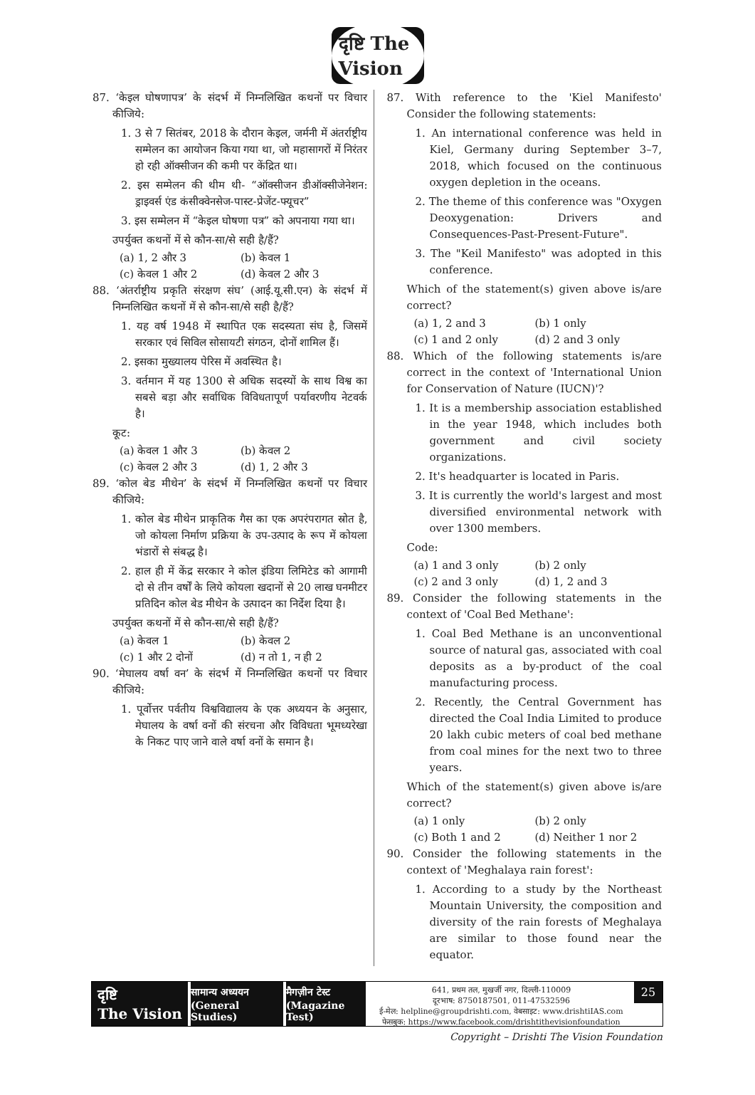दृष्टि The Vision
87. ‘केइल घोषणापत्र’ के संदर्भ में निम्नलिखित कथनों पर विचार कीजिये:
1. 3 से 7 सितंबर, 2018 के दौरान केइल, जर्मनी में अंतर्राष्ट्रीय सम्मेलन का आयोजन किया गया था, जो महासागरों में निरंतर हो रही ऑक्सीजन की कमी पर केंद्रित था।
2. इस सम्मेलन की थीम थी- “ऑक्सीजन डीऑक्सीजेनेशन: ड्राइवर्स एंड कंसीक्वेनसेज-पास्ट-प्रेजेंट-फ्यूचर”
3. इस सम्मेलन में “केइल घोषणा पत्र” को अपनाया गया था।
उपर्युक्त कथनों में से कौन-सा/से सही है/हैं?
(a) 1, 2 और 3 (b) केवल 1
(c) केवल 1 और 2 (d) केवल 2 और 3
88. ‘अंतर्राष्ट्रीय प्रकृति संरक्षण संघ’ (आई.यू.सी.एन) के संदर्भ में निम्नलिखित कथनों में से कौन-सा/से सही है/हैं?
1. यह वर्ष 1948 में स्थापित एक सदस्यता संघ है, जिसमें सरकार एवं सिविल सोसायटी संगठन, दोनों शामिल हैं।
2. इसका मुख्यालय पेरिस में अवस्थित है।
3. वर्तमान में यह 1300 से अधिक सदस्यों के साथ विश्व का सबसे बड़ा और सर्वाधिक विविधतापूर्ण पर्यावरणीय नेटवर्क है।
कूट:
(a) केवल 1 और 3 (b) केवल 2
(c) केवल 2 और 3 (d) 1, 2 और 3
89. ‘कोल बेड मीथेन’ के संदर्भ में निम्नलिखित कथनों पर विचार कीजिये:
1. कोल बेड मीथेन प्राकृतिक गैस का एक अपरंपरागत स्रोत है, जो कोयला निर्माण प्रक्रिया के उप-उत्पाद के रूप में कोयला भंडारों से संबद्ध है।
2. हाल ही में केंद्र सरकार ने कोल इंडिया लिमिटेड को आगामी दो से तीन वर्षों के लिये कोयला खदानों से 20 लाख घनमीटर प्रतिदिन कोल बेड मीथेन के उत्पादन का निर्देश दिया है।
उपर्युक्त कथनों में से कौन-सा/से सही है/हैं?
(a) केवल 1 (b) केवल 2
(c) 1 और 2 दोनों (d) न तो 1, न ही 2
90. ‘मेघालय वर्षा वन’ के संदर्भ में निम्नलिखित कथनों पर विचार कीजिये:
1. पूर्वोत्तर पर्वतीय विश्वविद्यालय के एक अध्ययन के अनुसार, मेघालय के वर्षा वनों की संरचना और विविधता भूमध्यरेखा के निकट पाए जाने वाले वर्षा वनों के समान है।
87. With reference to the 'Kiel Manifesto' Consider the following statements:
1. An international conference was held in Kiel, Germany during September 3–7, 2018, which focused on the continuous oxygen depletion in the oceans.
2. The theme of this conference was "Oxygen Deoxygenation: Drivers and Consequences-Past-Present-Future".
3. The "Keil Manifesto" was adopted in this conference.
Which of the statement(s) given above is/are correct?
(a) 1, 2 and 3 (b) 1 only
(c) 1 and 2 only (d) 2 and 3 only
88. Which of the following statements is/are correct in the context of 'International Union for Conservation of Nature (IUCN)'?
1. It is a membership association established in the year 1948, which includes both government and civil society organizations.
2. It's headquarter is located in Paris.
3. It is currently the world's largest and most diversified environmental network with over 1300 members.
Code:
(a) 1 and 3 only (b) 2 only
(c) 2 and 3 only (d) 1, 2 and 3
89. Consider the following statements in the context of 'Coal Bed Methane':
1. Coal Bed Methane is an unconventional source of natural gas, associated with coal deposits as a by-product of the coal manufacturing process.
2. Recently, the Central Government has directed the Coal India Limited to produce 20 lakh cubic meters of coal bed methane from coal mines for the next two to three years.
Which of the statement(s) given above is/are correct?
(a) 1 only (b) 2 only
(c) Both 1 and 2 (d) Neither 1 nor 2
90. Consider the following statements in the context of 'Meghalaya rain forest':
1. According to a study by the Northeast Mountain University, the composition and diversity of the rain forests of Meghalaya are similar to those found near the equator.
दृष्टि
The Vision
सामान्य अध्ययन
(General Studies)
मैगज़ीन टेस्ट
(Magazine Test)
641, प्रथम तल, मुखर्जी नगर, दिल्ली-110009
दूरभाष: 8750187501, 011-47532596
ई-मेल: helpline@groupdrishti.com, वेबसाइट: www.drishtiIAS.com
फेसबुक: https://www.facebook.com/drishtithevisionfoundation
25
Copyright – Drishti The Vision Foundation